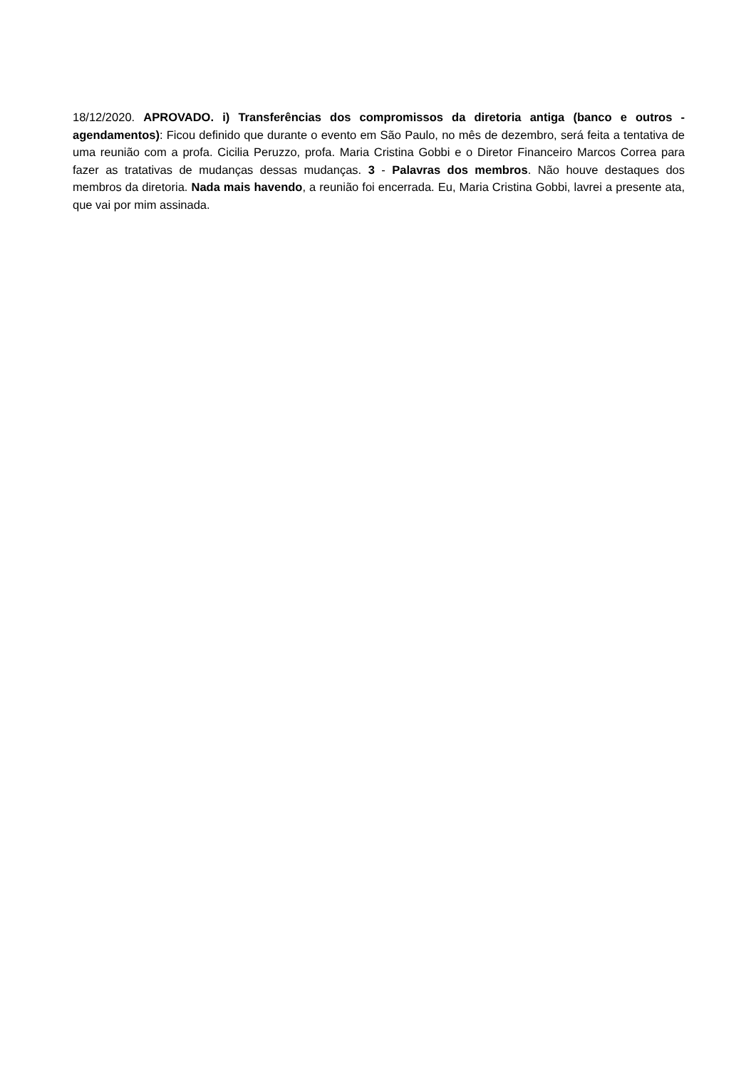18/12/2020. APROVADO. i) Transferências dos compromissos da diretoria antiga (banco e outros - agendamentos): Ficou definido que durante o evento em São Paulo, no mês de dezembro, será feita a tentativa de uma reunião com a profa. Cicilia Peruzzo, profa. Maria Cristina Gobbi e o Diretor Financeiro Marcos Correa para fazer as tratativas de mudanças dessas mudanças. 3 - Palavras dos membros. Não houve destaques dos membros da diretoria. Nada mais havendo, a reunião foi encerrada. Eu, Maria Cristina Gobbi, lavrei a presente ata, que vai por mim assinada.